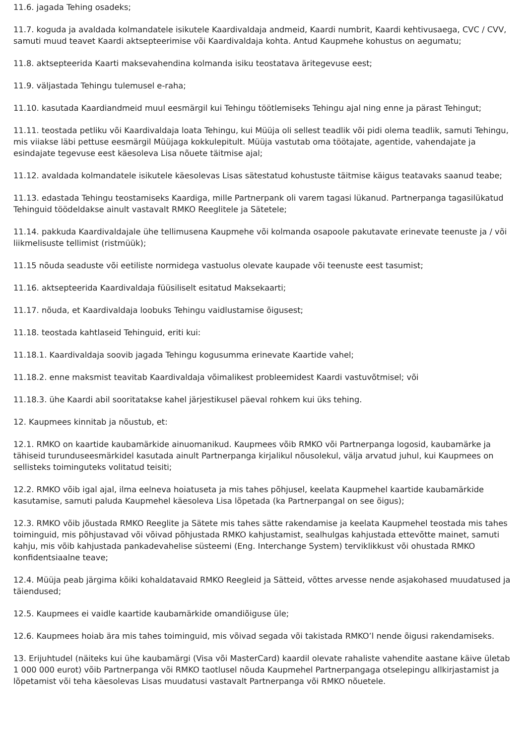11.6. jagada Tehing osadeks;
11.7. koguda ja avaldada kolmandatele isikutele Kaardivaldaja andmeid, Kaardi numbrit, Kaardi kehtivusaega, CVC / CVV, samuti muud teavet Kaardi aktsepteerimise või Kaardivaldaja kohta. Antud Kaupmehe kohustus on aegumatu;
11.8. aktsepteerida Kaarti maksevahendina kolmanda isiku teostatava äritegevuse eest;
11.9. väljastada Tehingu tulemusel e-raha;
11.10. kasutada Kaardiandmeid muul eesmärgil kui Tehingu töötlemiseks Tehingu ajal ning enne ja pärast Tehingut;
11.11. teostada petliku või Kaardivaldaja loata Tehingu, kui Müüja oli sellest teadlik või pidi olema teadlik, samuti Tehingu, mis viiakse läbi pettuse eesmärgil Müüjaga kokkulepitult. Müüja vastutab oma töötajate, agentide, vahendajate ja esindajate tegevuse eest käesoleva Lisa nõuete täitmise ajal;
11.12. avaldada kolmandatele isikutele käesolevas Lisas sätestatud kohustuste täitmise käigus teatavaks saanud teabe;
11.13. edastada Tehingu teostamiseks Kaardiga, mille Partnerpank oli varem tagasi lükanud. Partnerpanga tagasilükatud Tehinguid töödeldakse ainult vastavalt RMKO Reeglitele ja Sätetele;
11.14. pakkuda Kaardivaldajale ühe tellimusena Kaupmehe või kolmanda osapoole pakutavate erinevate teenuste ja / või liikmelisuste tellimist (ristmüük);
11.15 nõuda seaduste või eetiliste normidega vastuolus olevate kaupade või teenuste eest tasumist;
11.16. aktsepteerida Kaardivaldaja füüsiliselt esitatud Maksekaarti;
11.17. nõuda, et Kaardivaldaja loobuks Tehingu vaidlustamise õigusest;
11.18. teostada kahtlaseid Tehinguid, eriti kui:
11.18.1. Kaardivaldaja soovib jagada Tehingu kogusumma erinevate Kaartide vahel;
11.18.2. enne maksmist teavitab Kaardivaldaja võimalikest probleemidest Kaardi vastuvõtmisel; või
11.18.3. ühe Kaardi abil sooritatakse kahel järjestikusel päeval rohkem kui üks tehing.
12. Kaupmees kinnitab ja nõustub, et:
12.1. RMKO on kaartide kaubamärkide ainuomanikud. Kaupmees võib RMKO või Partnerpanga logosid, kaubamärke ja tähiseid turunduseesmärkidel kasutada ainult Partnerpanga kirjalikul nõusolekul, välja arvatud juhul, kui Kaupmees on sellisteks toiminguteks volitatud teisiti;
12.2. RMKO võib igal ajal, ilma eelneva hoiatuseta ja mis tahes põhjusel, keelata Kaupmehel kaartide kaubamärkide kasutamise, samuti paluda Kaupmehel käesoleva Lisa lõpetada (ka Partnerpangal on see õigus);
12.3. RMKO võib jõustada RMKO Reeglite ja Sätete mis tahes sätte rakendamise ja keelata Kaupmehel teostada mis tahes toiminguid, mis põhjustavad või võivad põhjustada RMKO kahjustamist, sealhulgas kahjustada ettevõtte mainet, samuti kahju, mis võib kahjustada pankadevahelise süsteemi (Eng. Interchange System) terviklikkust või ohustada RMKO konfidentsiaalne teave;
12.4. Müüja peab järgima kõiki kohaldatavaid RMKO Reegleid ja Sätteid, võttes arvesse nende asjakohased muudatused ja täiendused;
12.5. Kaupmees ei vaidle kaartide kaubamärkide omandiõiguse üle;
12.6. Kaupmees hoiab ära mis tahes toiminguid, mis võivad segada või takistada RMKO’l nende õigusi rakendamiseks.
13. Erijuhtudel (näiteks kui ühe kaubamärgi (Visa või MasterCard) kaardil olevate rahaliste vahendite aastane käive ületab 1 000 000 eurot) võib Partnerpanga või RMKO taotlusel nõuda Kaupmehel Partnerpangaga otselepingu allkirjastamist ja lõpetamist või teha käesolevas Lisas muudatusi vastavalt Partnerpanga või RMKO nõuetele.